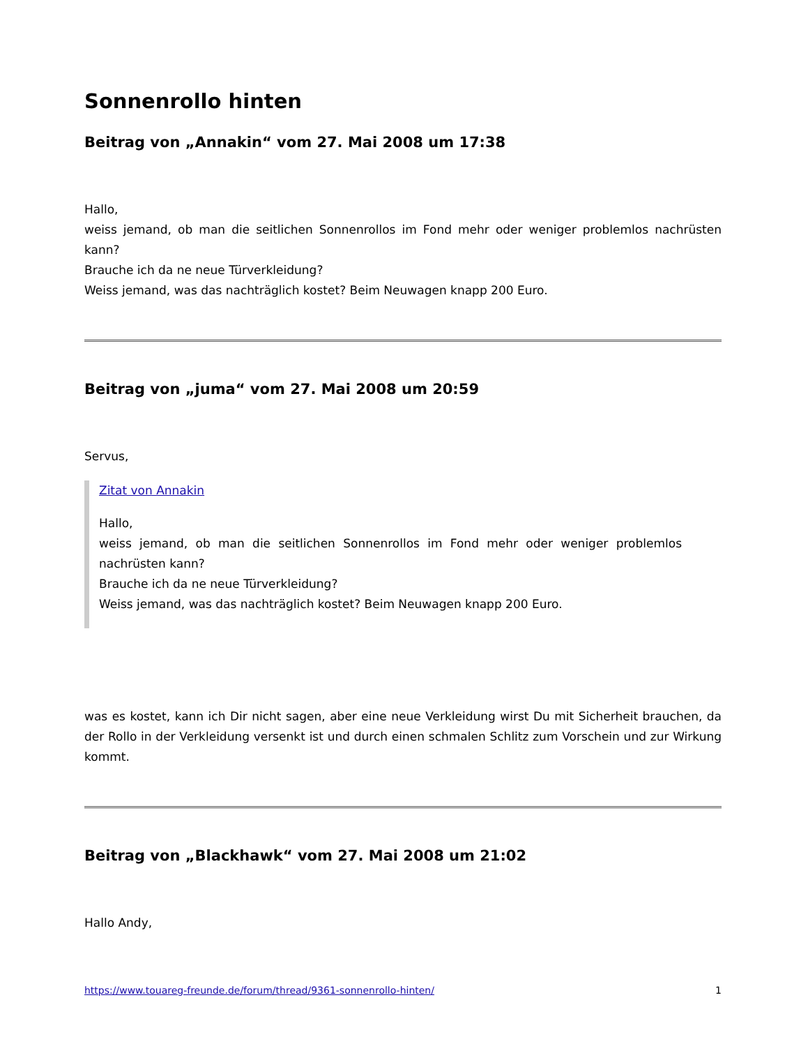Sonnenrollo hinten
Beitrag von „Annakin“ vom 27. Mai 2008 um 17:38
Hallo,
weiss jemand, ob man die seitlichen Sonnenrollos im Fond mehr oder weniger problemlos nachrüsten kann?
Brauche ich da ne neue Türverkleidung?
Weiss jemand, was das nachträglich kostet? Beim Neuwagen knapp 200 Euro.
Beitrag von „juma“ vom 27. Mai 2008 um 20:59
Servus,
Zitat von Annakin
Hallo,
weiss jemand, ob man die seitlichen Sonnenrollos im Fond mehr oder weniger problemlos nachrüsten kann?
Brauche ich da ne neue Türverkleidung?
Weiss jemand, was das nachträglich kostet? Beim Neuwagen knapp 200 Euro.
was es kostet, kann ich Dir nicht sagen, aber eine neue Verkleidung wirst Du mit Sicherheit brauchen, da der Rollo in der Verkleidung versenkt ist und durch einen schmalen Schlitz zum Vorschein und zur Wirkung kommt.
Beitrag von „Blackhawk“ vom 27. Mai 2008 um 21:02
Hallo Andy,
https://www.touareg-freunde.de/forum/thread/9361-sonnenrollo-hinten/ 1